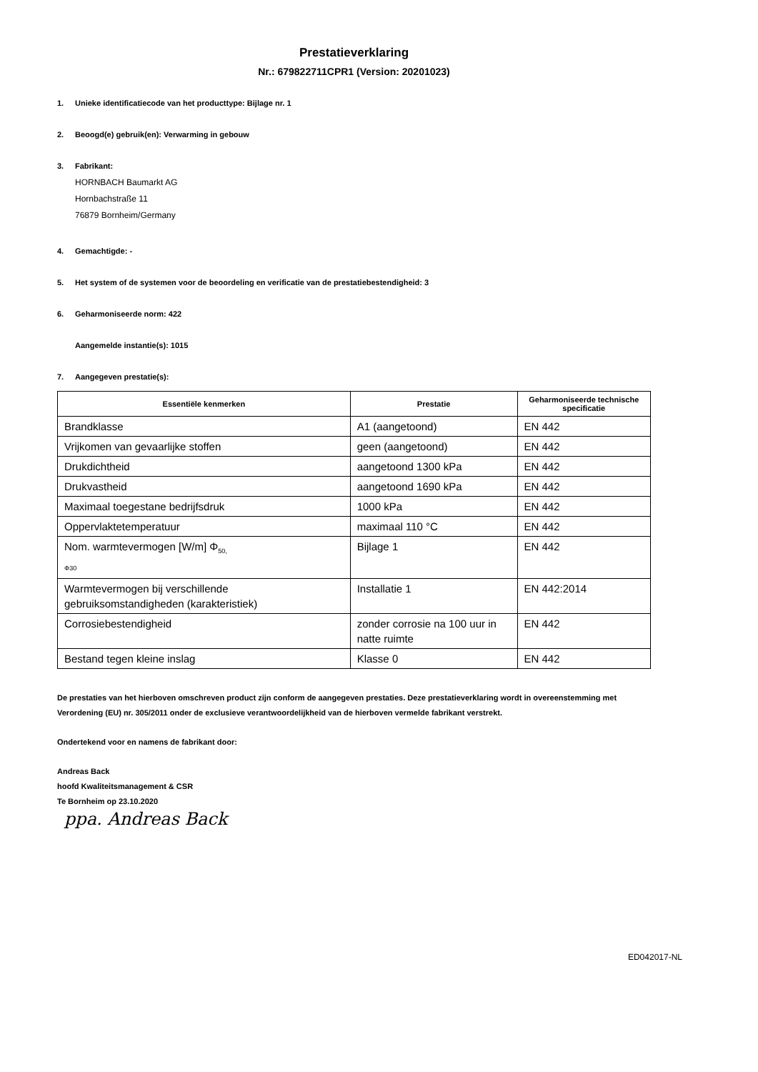Prestatieverklaring
Nr.: 679822711CPR1 (Version: 20201023)
1. Unieke identificatiecode van het producttype: Bijlage nr. 1
2. Beoogd(e) gebruik(en): Verwarming in gebouw
3. Fabrikant:
HORNBACH Baumarkt AG
Hornbachstraße 11
76879 Bornheim/Germany
4. Gemachtigde: -
5. Het system of de systemen voor de beoordeling en verificatie van de prestatiebestendigheid: 3
6. Geharmoniseerde norm: 422
Aangemelde instantie(s): 1015
7. Aangegeven prestatie(s):
| Essentiële kenmerken | Prestatie | Geharmoniseerde technische specificatie |
| --- | --- | --- |
| Brandklasse | A1 (aangetoond) | EN 442 |
| Vrijkomen van gevaarlijke stoffen | geen (aangetoond) | EN 442 |
| Drukdichtheid | aangetoond 1300 kPa | EN 442 |
| Drukvastheid | aangetoond 1690 kPa | EN 442 |
| Maximaal toegestane bedrijfsdruk | 1000 kPa | EN 442 |
| Oppervlaktetemperatuur | maximaal 110 °C | EN 442 |
| Nom. warmtevermogen [W/m] Φ<sub>50,</sub> Φ30 | Bijlage 1 | EN 442 |
| Warmtevermogen bij verschillende gebruiksomstandigheden (karakteristiek) | Installatie 1 | EN 442:2014 |
| Corrosiebestendigheid | zonder corrosie na 100 uur in natte ruimte | EN 442 |
| Bestand tegen kleine inslag | Klasse 0 | EN 442 |
De prestaties van het hierboven omschreven product zijn conform de aangegeven prestaties. Deze prestatieverklaring wordt in overeenstemming met Verordening (EU) nr. 305/2011 onder de exclusieve verantwoordelijkheid van de hierboven vermelde fabrikant verstrekt.
Ondertekend voor en namens de fabrikant door:
Andreas Back
hoofd Kwaliteitsmanagement & CSR
Te Bornheim op 23.10.2020
ppa. Andreas Back
ED042017-NL